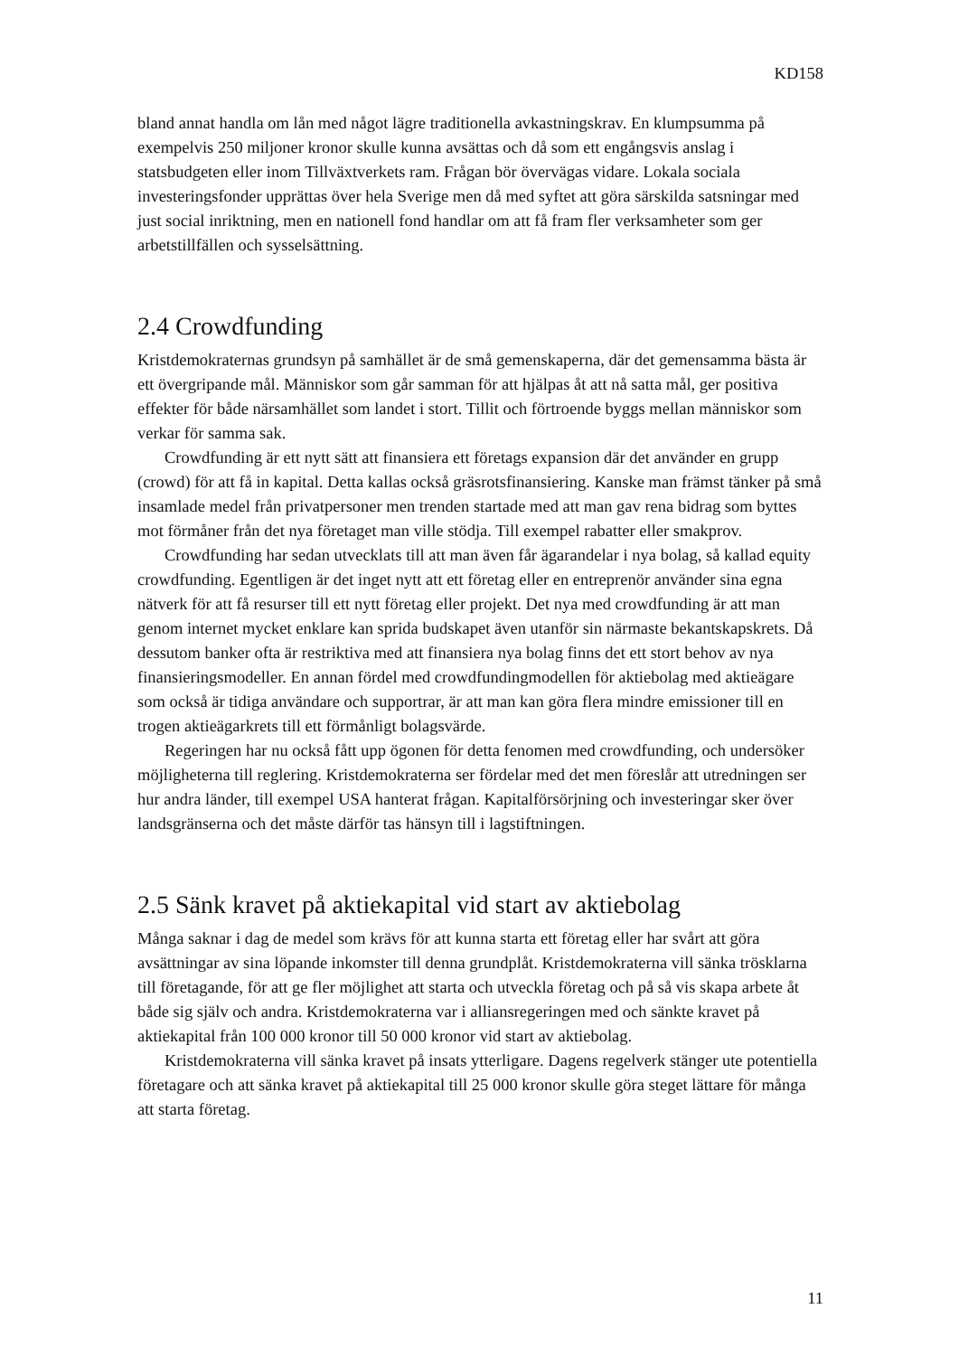KD158
bland annat handla om lån med något lägre traditionella avkastningskrav. En klumpsumma på exempelvis 250 miljoner kronor skulle kunna avsättas och då som ett engångsvis anslag i statsbudgeten eller inom Tillväxtverkets ram. Frågan bör övervägas vidare. Lokala sociala investeringsfonder upprättas över hela Sverige men då med syftet att göra särskilda satsningar med just social inriktning, men en nationell fond handlar om att få fram fler verksamheter som ger arbetstillfällen och sysselsättning.
2.4 Crowdfunding
Kristdemokraternas grundsyn på samhället är de små gemenskaperna, där det gemensamma bästa är ett övergripande mål. Människor som går samman för att hjälpas åt att nå satta mål, ger positiva effekter för både närsamhället som landet i stort. Tillit och förtroende byggs mellan människor som verkar för samma sak.
Crowdfunding är ett nytt sätt att finansiera ett företags expansion där det använder en grupp (crowd) för att få in kapital. Detta kallas också gräsrotsfinansiering. Kanske man främst tänker på små insamlade medel från privatpersoner men trenden startade med att man gav rena bidrag som byttes mot förmåner från det nya företaget man ville stödja. Till exempel rabatter eller smakprov.
Crowdfunding har sedan utvecklats till att man även får ägarandelar i nya bolag, så kallad equity crowdfunding. Egentligen är det inget nytt att ett företag eller en entreprenör använder sina egna nätverk för att få resurser till ett nytt företag eller projekt. Det nya med crowdfunding är att man genom internet mycket enklare kan sprida budskapet även utanför sin närmaste bekantskapskrets. Då dessutom banker ofta är restriktiva med att finansiera nya bolag finns det ett stort behov av nya finansieringsmodeller. En annan fördel med crowdfundingmodellen för aktiebolag med aktieägare som också är tidiga användare och supportrar, är att man kan göra flera mindre emissioner till en trogen aktieägarkrets till ett förmånligt bolagsvärde.
Regeringen har nu också fått upp ögonen för detta fenomen med crowdfunding, och undersöker möjligheterna till reglering. Kristdemokraterna ser fördelar med det men föreslår att utredningen ser hur andra länder, till exempel USA hanterat frågan. Kapitalförsörjning och investeringar sker över landsgränserna och det måste därför tas hänsyn till i lagstiftningen.
2.5 Sänk kravet på aktiekapital vid start av aktiebolag
Många saknar i dag de medel som krävs för att kunna starta ett företag eller har svårt att göra avsättningar av sina löpande inkomster till denna grundplåt. Kristdemokraterna vill sänka trösklarna till företagande, för att ge fler möjlighet att starta och utveckla företag och på så vis skapa arbete åt både sig själv och andra. Kristdemokraterna var i alliansregeringen med och sänkte kravet på aktiekapital från 100 000 kronor till 50 000 kronor vid start av aktiebolag.
Kristdemokraterna vill sänka kravet på insats ytterligare. Dagens regelverk stänger ute potentiella företagare och att sänka kravet på aktiekapital till 25 000 kronor skulle göra steget lättare för många att starta företag.
11